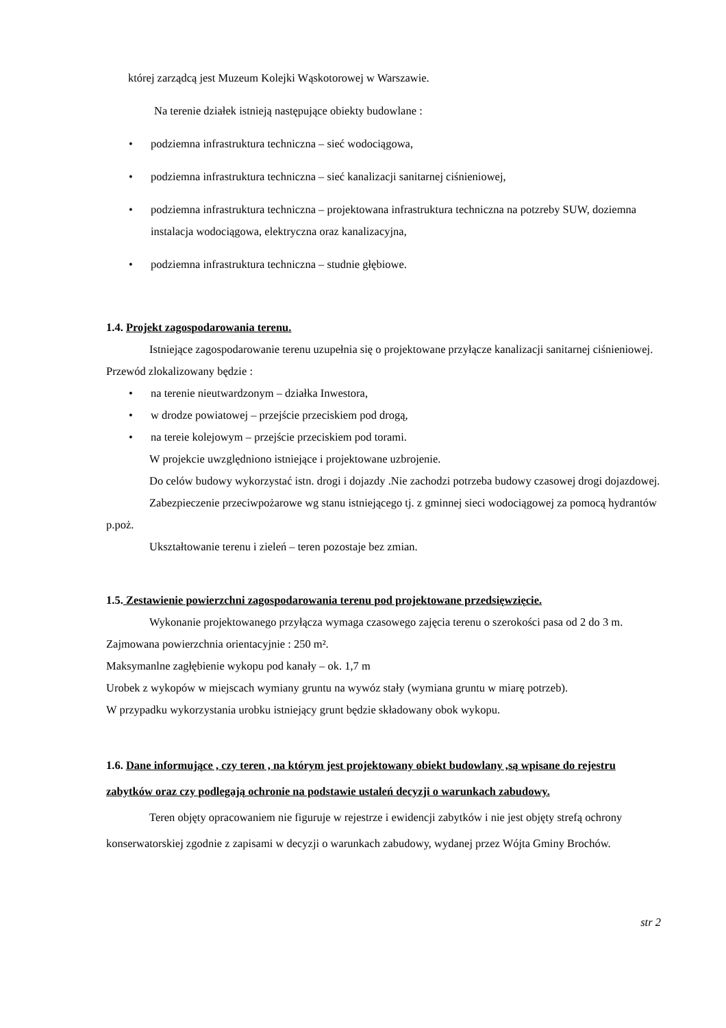której zarządcą jest Muzeum Kolejki Wąskotorowej w Warszawie.
Na terenie działek istnieją następujące obiekty budowlane :
• podziemna infrastruktura techniczna – sieć wodociągowa,
• podziemna infrastruktura techniczna – sieć kanalizacji sanitarnej ciśnieniowej,
• podziemna infrastruktura techniczna – projektowana infrastruktura techniczna na potzreby SUW, doziemna instalacja wodociągowa, elektryczna oraz kanalizacyjna,
• podziemna infrastruktura techniczna – studnie głębiowe.
1.4. Projekt zagospodarowania terenu.
Istniejące zagospodarowanie terenu uzupełnia się o projektowane przyłącze kanalizacji sanitarnej ciśnieniowej. Przewód zlokalizowany będzie :
• na terenie nieutwardzonym – działka Inwestora,
• w drodze powiatowej – przejście przeciskiem pod drogą,
• na tereie kolejowym – przejście przeciskiem pod torami.
W projekcie uwzględniono istniejące i projektowane uzbrojenie.
Do celów budowy wykorzystać istn. drogi i dojazdy .Nie zachodzi potrzeba budowy czasowej drogi dojazdowej.
Zabezpieczenie przeciwpożarowe wg stanu istniejącego tj. z gminnej sieci wodociągowej za pomocą hydrantów p.poż.
Ukształtowanie terenu i zieleń – teren pozostaje bez zmian.
1.5. Zestawienie powierzchni zagospodarowania terenu pod projektowane przedsięwzięcie.
Wykonanie projektowanego przyłącza wymaga czasowego zajęcia terenu o szerokości pasa od 2 do 3 m.
Zajmowana powierzchnia orientacyjnie : 250 m².
Maksymanlne zagłębienie wykopu pod kanały – ok. 1,7 m
Urobek z wykopów w miejscach wymiany gruntu na wywóz stały (wymiana gruntu w miarę potrzeb).
W przypadku wykorzystania urobku istniejący grunt będzie składowany obok wykopu.
1.6. Dane informujące , czy teren , na którym jest projektowany obiekt budowlany ,są wpisane do rejestru zabytków oraz czy podlegają ochronie na podstawie ustaleń decyzji o warunkach zabudowy.
Teren objęty opracowaniem nie figuruje w rejestrze i ewidencji zabytków i nie jest objęty strefą ochrony konserwatorskiej zgodnie z zapisami w decyzji o warunkach zabudowy, wydanej przez Wójta Gminy Brochów.
str 2